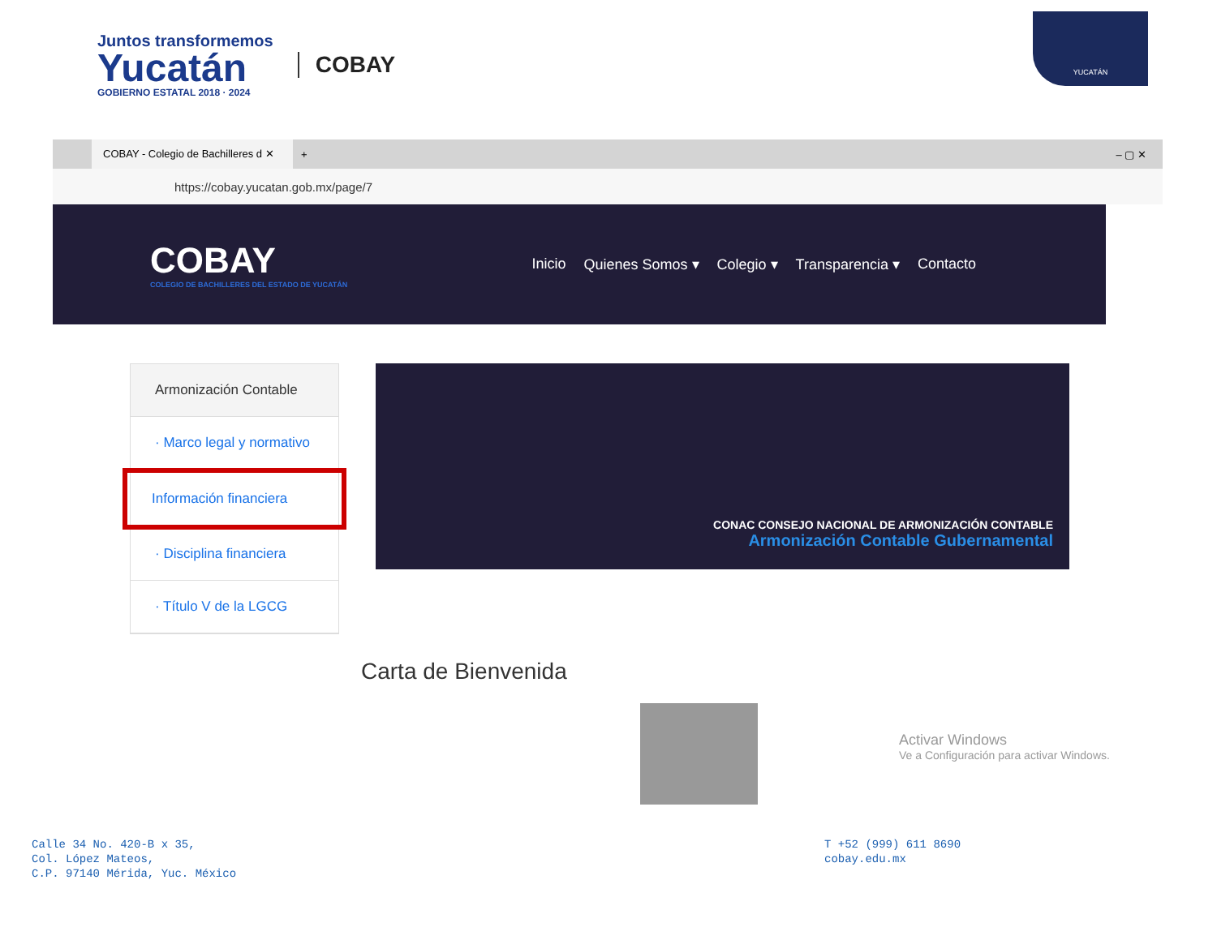Juntos transformemos
Yucatán
GOBIERNO ESTATAL 2018 · 2024
COBAY
YUCATÁN
COBAY - Colegio de Bachilleres d ✕
+ – ▢ ✕
https://cobay.yucatan.gob.mx/page/7
COBAY
COLEGIO DE BACHILLERES DEL ESTADO DE YUCATÁN
Inicio Quienes Somos ▾ Colegio ▾ Transparencia ▾ Contacto
Armonización Contable
· Marco legal y normativo
Información financiera
· Disciplina financiera
· Título V de la LGCG
CONAC CONSEJO NACIONAL DE ARMONIZACIÓN CONTABLE
Armonización Contable Gubernamental
Carta de Bienvenida
Activar Windows
Ve a Configuración para activar Windows.
Calle 34 No. 420-B x 35,
Col. López Mateos,
C.P. 97140 Mérida, Yuc. México
T +52 (999) 611 8690
cobay.edu.mx